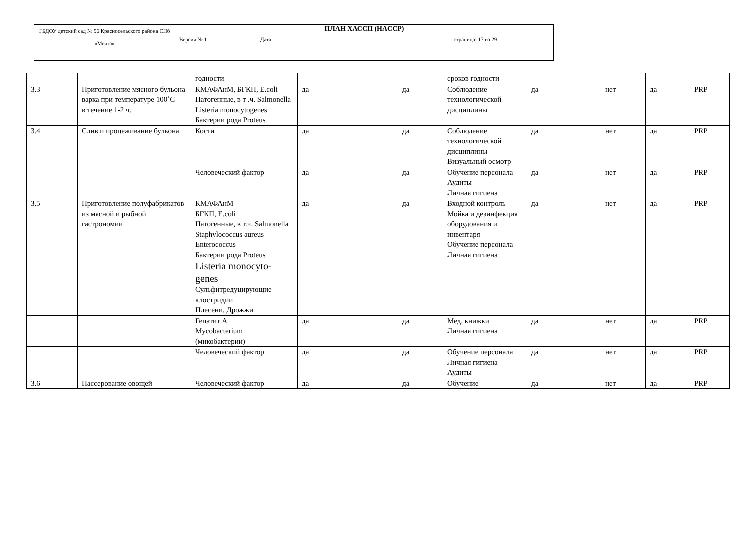| ГБДОУ детский сад № 96 Красносельского района СПб «Мечта» | ПЛАН ХАССП (HACCP) | | |
| | Версия № 1 | Дата: | страница: 17 из 29 |
| | | годности | | | сроков годности | | | | |
| 3.3 | Приготовление мясного бульона варка при температуре 100˚С в течение 1-2 ч. | КМАФАнМ, БГКП, E.coli Патогенные, в т .ч. Salmonella Listeria monocytogenes Бактерии рода Proteus | да | да | Соблюдение технологической дисциплины | да | нет | да | PRP |
| 3.4 | Слив и процеживание бульона | Кости | да | да | Соблюдение технологической дисциплины Визуальный осмотр | да | нет | да | PRP |
| | | Человеческий фактор | да | да | Обучение персонала Аудиты Личная гигиена | да | нет | да | PRP |
| 3.5 | Приготовление полуфабрикатов из мясной и рыбной гастрономии | КМАФАнМ БГКП, E.coli Патогенные, в т.ч. Salmonella Staphylococcus aureus Enterococcus Бактерии рода Proteus Listeria monocyto-genes Сульфитредуцирующие клостридии Плесени, Дрожжи | да | да | Входной контроль Мойка и дезинфекция оборудования и инвентаря Обучение персонала Личная гигиена | да | нет | да | PRP |
| | | Гепатит А Mycobacterium (микобактерии) | да | да | Мед. книжки Личная гигиена | да | нет | да | PRP |
| | | Человеческий фактор | да | да | Обучение персонала Личная гигиена Аудиты | да | нет | да | PRP |
| 3.6 | Пассерование овощей | Человеческий фактор | да | да | Обучение | да | нет | да | PRP |